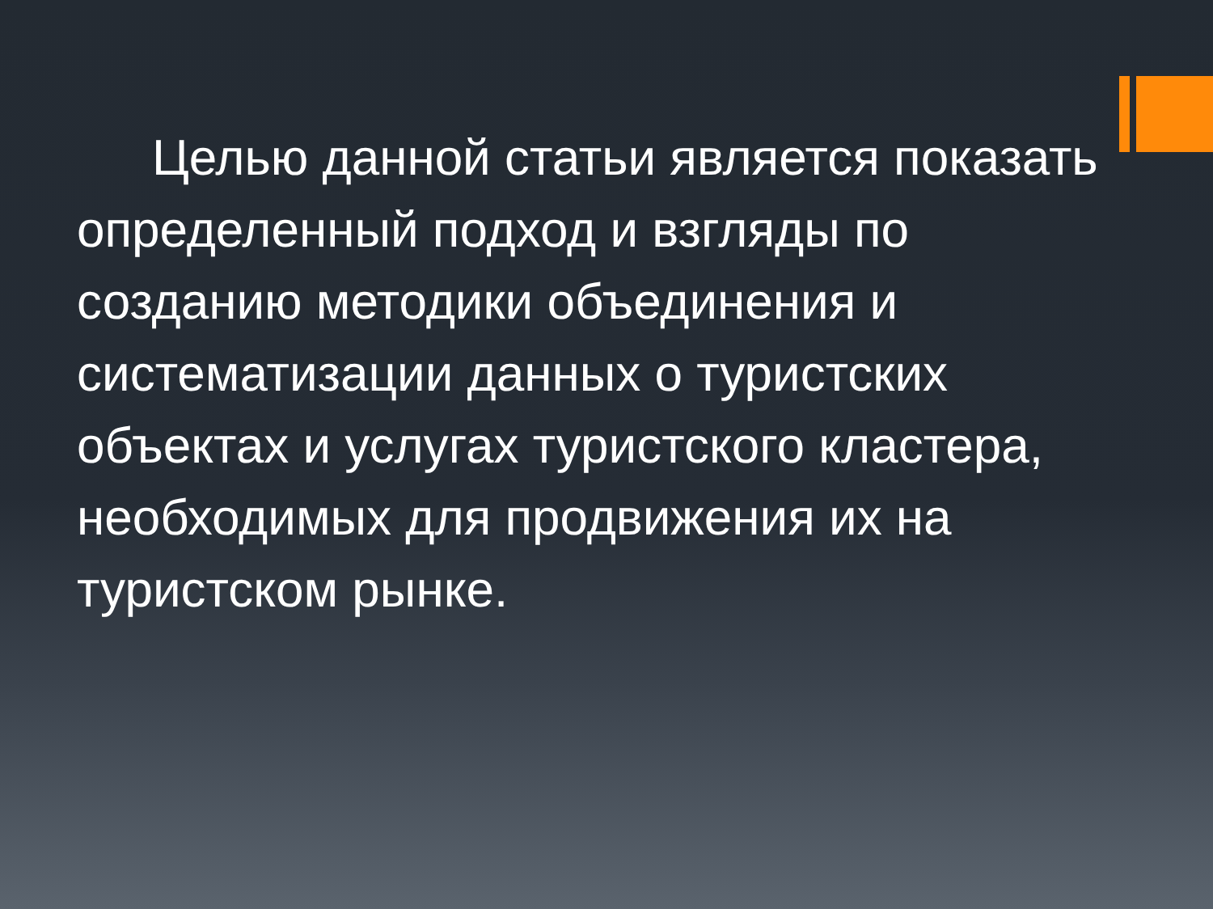Целью данной статьи является показать определенный подход и взгляды по созданию методики объединения и систематизации данных о туристских объектах и услугах туристского кластера, необходимых для продвижения их на туристском рынке.